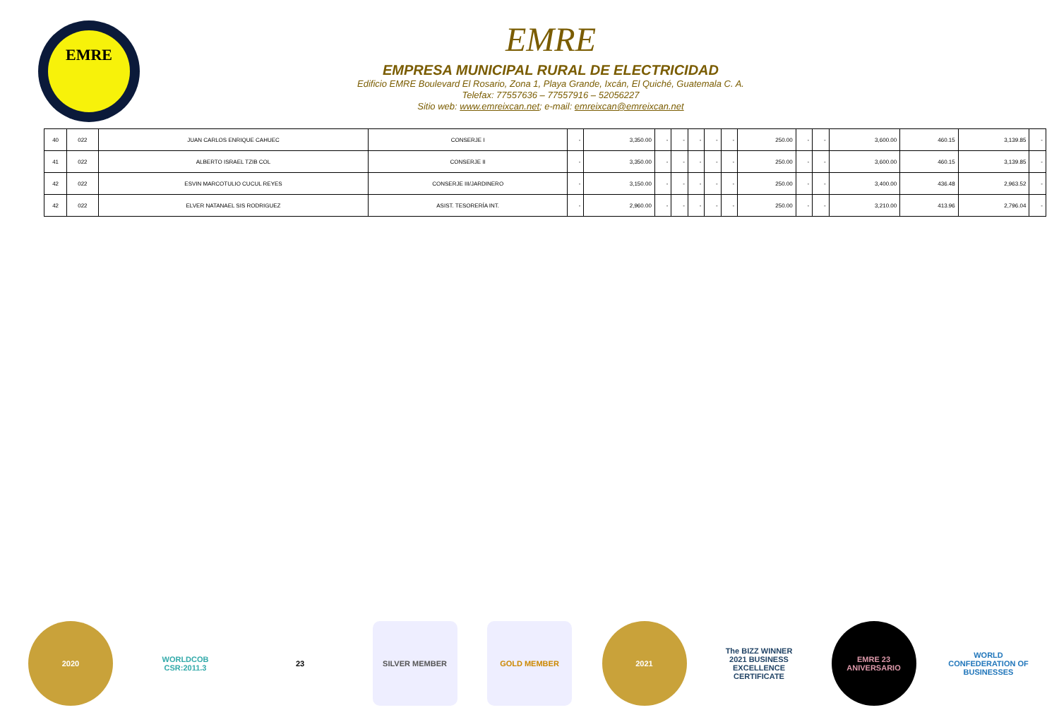EMRE
EMRE
EMPRESA MUNICIPAL RURAL DE ELECTRICIDAD
Edificio EMRE Boulevard El Rosario, Zona 1, Playa Grande, Ixcán, El Quiché, Guatemala C. A.
Telefax: 77557636 – 77557916 – 52056227
Sitio web: www.emreixcan.net; e-mail: emreixcan@emreixcan.net
| 40 | 022 | JUAN CARLOS ENRIQUE CAHUEC | CONSERJE I | - | 3,350.00 | - | - | - | - | - | 250.00 | - | - | 3,600.00 | 460.15 | 3,139.85 | - |
| 41 | 022 | ALBERTO ISRAEL TZIB COL | CONSERJE II | - | 3,350.00 | - | - | - | - | - | 250.00 | - | - | 3,600.00 | 460.15 | 3,139.85 | - |
| 42 | 022 | ESVIN MARCOTULIO CUCUL REYES | CONSERJE III/JARDINERO | - | 3,150.00 | - | - | - | - | - | 250.00 | - | - | 3,400.00 | 436.48 | 2,963.52 | - |
| 42 | 022 | ELVER NATANAEL SIS RODRIGUEZ | ASIST. TESORERÍA INT. | - | 2,960.00 | - | - | - | - | - | 250.00 | - | - | 3,210.00 | 413.96 | 2,796.04 | - |
2020 WORLDCOB CSR:2011.3
23 SILVER MEMBER GOLD MEMBER 2021 The BIZZ WINNER 2021 BUSINESS EXCELLENCE CERTIFICATE
EMRE 23 ANIVERSARIO
WORLD CONFEDERATION OF BUSINESSES